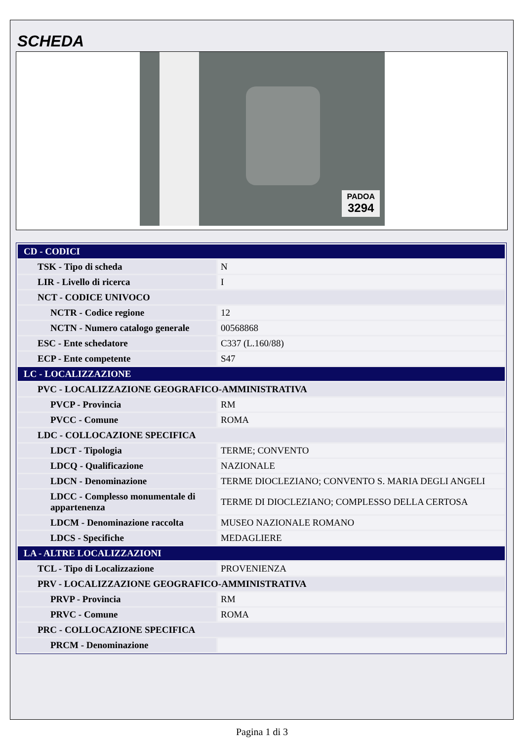SCHEDA
PADOA
3294
| CD - CODICI | |
| TSK - Tipo di scheda | N |
| LIR - Livello di ricerca | I |
| NCT - CODICE UNIVOCO | |
| NCTR - Codice regione | 12 |
| NCTN - Numero catalogo generale | 00568868 |
| ESC - Ente schedatore | C337 (L.160/88) |
| ECP - Ente competente | S47 |
| LC - LOCALIZZAZIONE | |
| PVC - LOCALIZZAZIONE GEOGRAFICO-AMMINISTRATIVA | |
| PVCP - Provincia | RM |
| PVCC - Comune | ROMA |
| LDC - COLLOCAZIONE SPECIFICA | |
| LDCT - Tipologia | TERME; CONVENTO |
| LDCQ - Qualificazione | NAZIONALE |
| LDCN - Denominazione | TERME DIOCLEZIANO; CONVENTO S. MARIA DEGLI ANGELI |
| LDCC - Complesso monumentale di appartenenza | TERME DI DIOCLEZIANO; COMPLESSO DELLA CERTOSA |
| LDCM - Denominazione raccolta | MUSEO NAZIONALE ROMANO |
| LDCS - Specifiche | MEDAGLIERE |
| LA - ALTRE LOCALIZZAZIONI | |
| TCL - Tipo di Localizzazione | PROVENIENZA |
| PRV - LOCALIZZAZIONE GEOGRAFICO-AMMINISTRATIVA | |
| PRVP - Provincia | RM |
| PRVC - Comune | ROMA |
| PRC - COLLOCAZIONE SPECIFICA | |
| PRCM - Denominazione | |
Pagina 1 di 3